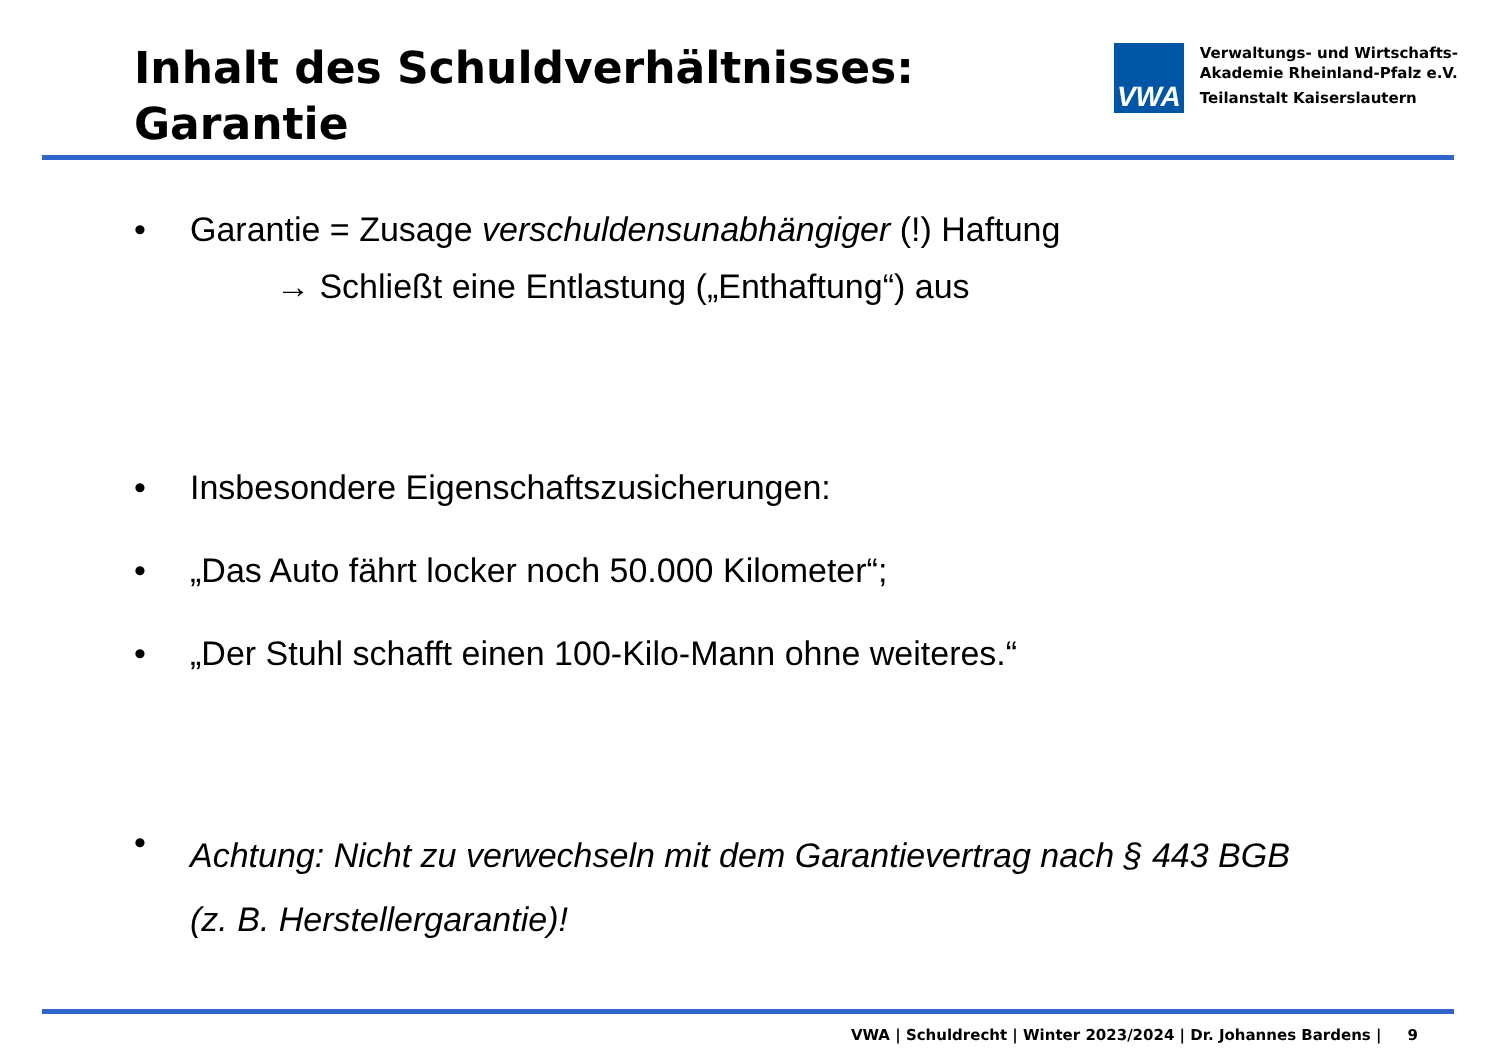Inhalt des Schuldverhältnisses:
Garantie
VWA
Verwaltungs- und Wirtschafts-
Akademie Rheinland-Pfalz e.V.
Teilanstalt Kaiserslautern
• Garantie = Zusage verschuldensunabhängiger (!) Haftung
→ Schließt eine Entlastung („Enthaftung“) aus
• Insbesondere Eigenschaftszusicherungen:
• „Das Auto fährt locker noch 50.000 Kilometer“;
• „Der Stuhl schafft einen 100-Kilo-Mann ohne weiteres.“
• Achtung: Nicht zu verwechseln mit dem Garantievertrag nach § 443 BGB
(z. B. Herstellergarantie)!
VWA | Schuldrecht | Winter 2023/2024 | Dr. Johannes Bardens | 9